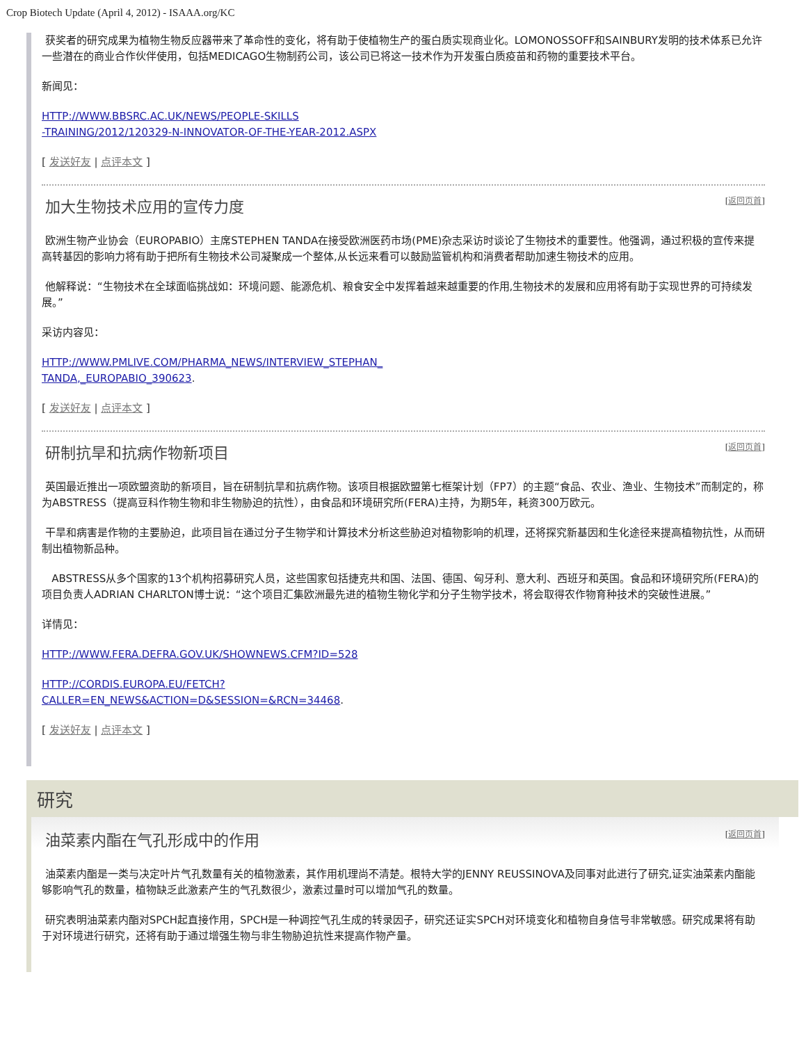Crop Biotech Update (April 4, 2012) - ISAAA.org/KC
获奖者的研究成果为植物生物反应器带来了革命性的变化，将有助于使植物生产的蛋白质实现商业化。LOMONOSSOFF和SAINBURY发明的技术体系已允许一些潜在的商业合作伙伴使用，包括MEDICAGO生物制药公司，该公司已将这一技术作为开发蛋白质疫苗和药物的重要技术平台。
新闻见：
HTTP://WWW.BBSRC.AC.UK/NEWS/PEOPLE-SKILLS
-TRAINING/2012/120329-N-INNOVATOR-OF-THE-YEAR-2012.ASPX
[ 发送好友 | 点评本文 ]
加大生物技术应用的宣传力度 [返回页首]
欧洲生物产业协会（EUROPABIO）主席STEPHEN TANDA在接受欧洲医药市场(PME)杂志采访时谈论了生物技术的重要性。他强调，通过积极的宣传来提高转基因的影响力将有助于把所有生物技术公司凝聚成一个整体,从长远来看可以鼓励监管机构和消费者帮助加速生物技术的应用。
他解释说：“生物技术在全球面临挑战如：环境问题、能源危机、粮食安全中发挥着越来越重要的作用,生物技术的发展和应用将有助于实现世界的可持续发展。”
采访内容见：
HTTP://WWW.PMLIVE.COM/PHARMA_NEWS/INTERVIEW_STEPHAN_
TANDA,_EUROPABIO_390623.
[ 发送好友 | 点评本文 ]
研制抗旱和抗病作物新项目 [返回页首]
英国最近推出一项欧盟资助的新项目，旨在研制抗旱和抗病作物。该项目根据欧盟第七框架计划（FP7）的主题“食品、农业、渔业、生物技术”而制定的，称为ABSTRESS（提高豆科作物生物和非生物胁迫的抗性），由食品和环境研究所(FERA)主持，为期5年，耗资300万欧元。
干旱和病害是作物的主要胁迫，此项目旨在通过分子生物学和计算技术分析这些胁迫对植物影响的机理，还将探究新基因和生化途径来提高植物抗性，从而研制出植物新品种。
ABSTRESS从多个国家的13个机构招募研究人员，这些国家包括捷克共和国、法国、德国、匈牙利、意大利、西班牙和英国。食品和环境研究所(FERA)的项目负责人ADRIAN CHARLTON博士说：“这个项目汇集欧洲最先进的植物生物化学和分子生物学技术，将会取得农作物育种技术的突破性进展。”
详情见：
HTTP://WWW.FERA.DEFRA.GOV.UK/SHOWNEWS.CFM?ID=528
HTTP://CORDIS.EUROPA.EU/FETCH?
CALLER=EN_NEWS&ACTION=D&SESSION=&RCN=34468.
[ 发送好友 | 点评本文 ]
研究
油菜素内酯在气孔形成中的作用 [返回页首]
油菜素内酯是一类与决定叶片气孔数量有关的植物激素，其作用机理尚不清楚。根特大学的JENNY REUSSINOVA及同事对此进行了研究,证实油菜素内酯能够影响气孔的数量，植物缺乏此激素产生的气孔数很少，激素过量时可以增加气孔的数量。
研究表明油菜素内酯对SPCH起直接作用，SPCH是一种调控气孔生成的转录因子，研究还证实SPCH对环境变化和植物自身信号非常敏感。研究成果将有助于对环境进行研究，还将有助于通过增强生物与非生物胁迫抗性来提高作物产量。